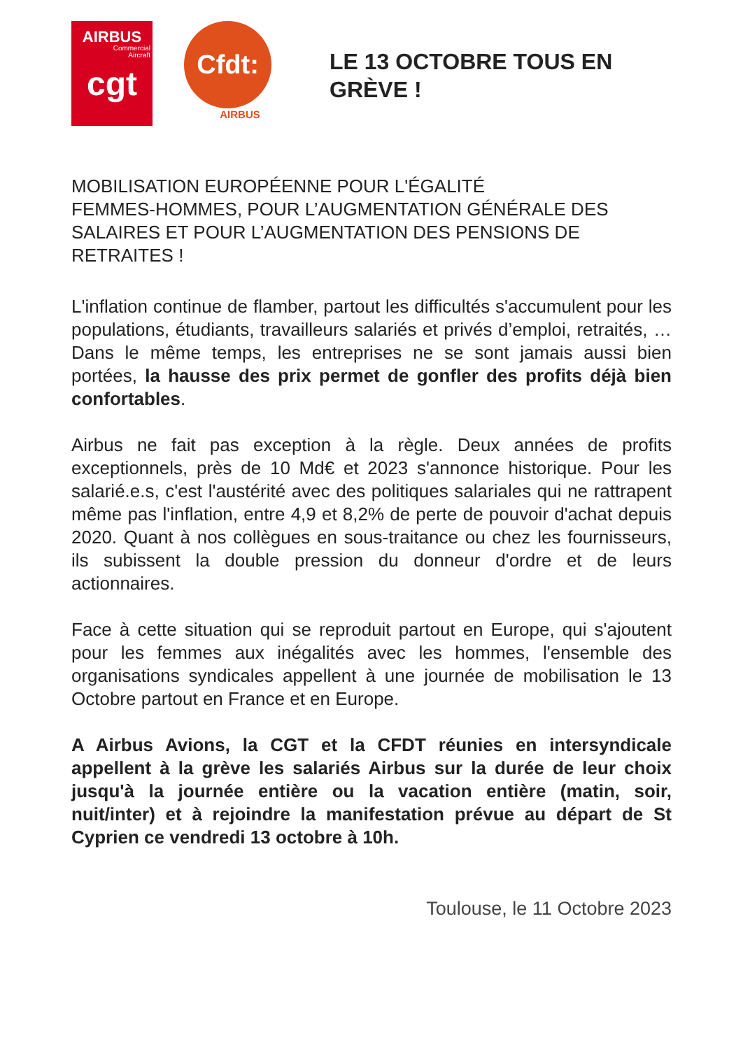AIRBUS
Commercial
Aircraft
cgt
Cfdt:
AIRBUS
LE 13 OCTOBRE TOUS EN
GRÈVE !
MOBILISATION EUROPÉENNE POUR L'ÉGALITÉ
FEMMES-HOMMES, POUR L’AUGMENTATION GÉNÉRALE DES SALAIRES ET POUR L’AUGMENTATION DES PENSIONS DE RETRAITES !
L'inflation continue de flamber, partout les difficultés s'accumulent pour les populations, étudiants, travailleurs salariés et privés d’emploi, retraités, … Dans le même temps, les entreprises ne se sont jamais aussi bien portées, la hausse des prix permet de gonfler des profits déjà bien confortables.
Airbus ne fait pas exception à la règle. Deux années de profits exceptionnels, près de 10 Md€ et 2023 s'annonce historique. Pour les salarié.e.s, c'est l'austérité avec des politiques salariales qui ne rattrapent même pas l'inflation, entre 4,9 et 8,2% de perte de pouvoir d'achat depuis 2020. Quant à nos collègues en sous-traitance ou chez les fournisseurs, ils subissent la double pression du donneur d'ordre et de leurs actionnaires.
Face à cette situation qui se reproduit partout en Europe, qui s'ajoutent pour les femmes aux inégalités avec les hommes, l'ensemble des organisations syndicales appellent à une journée de mobilisation le 13 Octobre partout en France et en Europe.
A Airbus Avions, la CGT et la CFDT réunies en intersyndicale appellent à la grève les salariés Airbus sur la durée de leur choix jusqu'à la journée entière ou la vacation entière (matin, soir, nuit/inter) et à rejoindre la manifestation prévue au départ de St Cyprien ce vendredi 13 octobre à 10h.
Toulouse, le 11 Octobre 2023